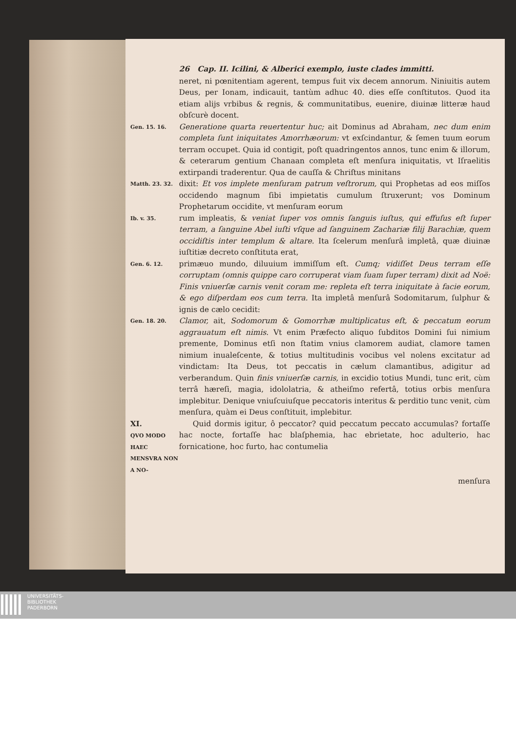26 Cap. II. Icilini, & Alberici exemplo, iuste clades immitti.
neret, ni pœnitentiam agerent, tempus fuit vix decem annorum. Niniuitis autem Deus, per Ionam, indicauit, tantùm adhuc 40. dies eſſe conſtitutos. Quod ita etiam alijs vrbibus & regnis, & communitatibus, euenire, diuinæ litteræ haud obſcurè docent.
Gen. 15. 16.
Generatione quarta reuertentur huc; ait Dominus ad Abraham, nec dum enim completa ſunt iniquitates Amorrhæorum: vt exſcindantur, & ſemen tuum eorum terram occupet. Quia id contigit, poſt quadringentos annos, tunc enim & illorum, & ceterarum gentium Chanaan completa eſt menſura iniquitatis, vt Iſraelitis extirpandi traderentur. Qua de cauſſa & Chriſtus minitans
Matth. 23. 32.
dixit: Et vos implete menſuram patrum veſtrorum, qui Prophetas ad eos miſſos occidendo magnum ſibi impietatis cumulum ſtruxerunt; vos Dominum Prophetarum occidite, vt menſuram eorum
Ib. v. 35.
rum impleatis, & veniat ſuper vos omnis ſanguis iuſtus, qui effuſus eſt ſuper terram, a ſanguine Abel iuſti vſque ad ſanguinem Zachariæ filij Barachiæ, quem occidiſtis inter templum & altare. Ita ſcelerum menſurâ impletâ, quæ diuinæ iuſtitiæ decreto conſtituta erat,
Gen. 6. 12.
primæuo mundo, diluuium immiſſum eſt. Cumq; vidiſſet Deus terram eſſe corruptam (omnis quippe caro corruperat viam ſuam ſuper terram) dixit ad Noë: Finis vniuerſæ carnis venit coram me: repleta eſt terra iniquitate à facie eorum, & ego diſperdam eos cum terra. Ita impletâ menſurâ Sodomitarum, ſulphur & ignis de cælo cecidit:
Gen. 18. 20.
Clamor, ait, Sodomorum & Gomorrhæ multiplicatus eſt, & peccatum eorum aggrauatum eſt nimis. Vt enim Præfecto aliquo ſubditos Domini ſui nimium premente, Dominus etſi non ſtatim vnius clamorem audiat, clamore tamen nimium inualeſcente, & totius multitudinis vocibus vel nolens excitatur ad vindictam: Ita Deus, tot peccatis in cælum clamantibus, adigitur ad verberandum. Quin finis vniuerſæ carnis, in excidio totius Mundi, tunc erit, cùm terrâ hæreſi, magia, idololatria, & atheiſmo refertâ, totius orbis menſura implebitur. Denique vniuſcuiuſque peccatoris interitus & perditio tunc venit, cùm menſura, quàm ei Deus conſtituit, implebitur.
XI.
QVO MODO HAEC MENSVRA NON A NO-
Quid dormis igitur, ô peccator? quid peccatum peccato accumulas? fortaſſe hac nocte, fortaſſe hac blaſphemia, hac ebrietate, hoc adulterio, hac fornicatione, hoc furto, hac contumelia
menſura
UNIVERSITÄTS-
BIBLIOTHEK
PADERBORN